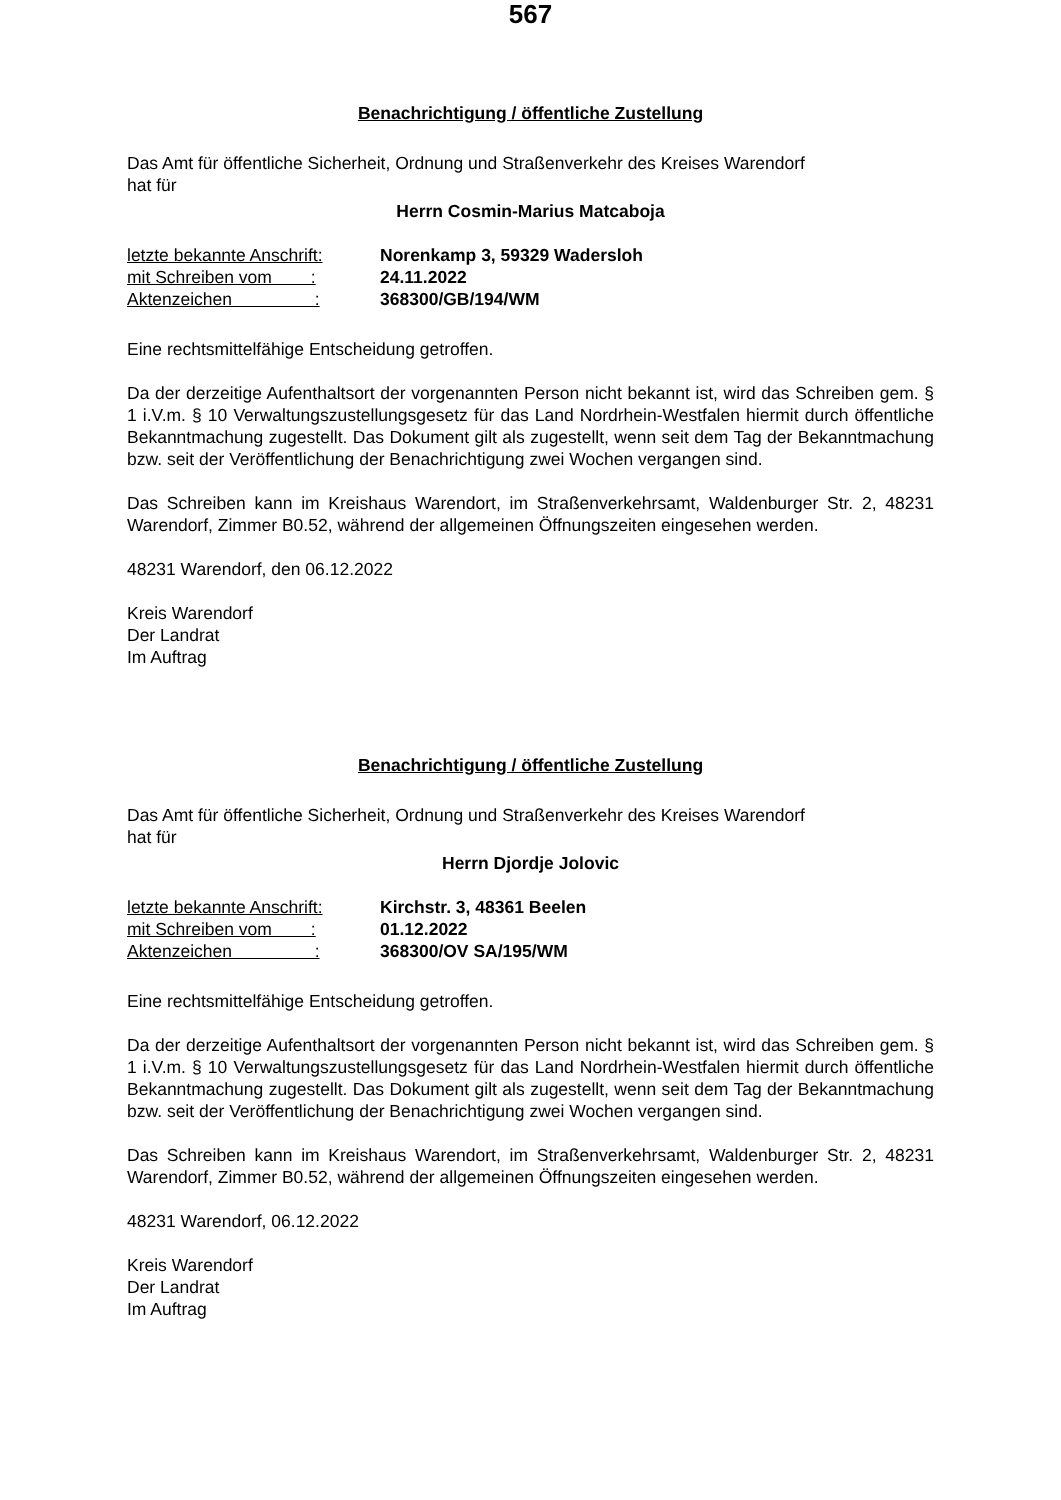567
Benachrichtigung / öffentliche Zustellung
Das Amt für öffentliche Sicherheit, Ordnung und Straßenverkehr des Kreises Warendorf
hat für
Herrn Cosmin-Marius Matcaboja
letzte bekannte Anschrift: Norenkamp 3, 59329 Wadersloh
mit Schreiben vom : 24.11.2022
Aktenzeichen : 368300/GB/194/WM
Eine rechtsmittelfähige Entscheidung getroffen.
Da der derzeitige Aufenthaltsort der vorgenannten Person nicht bekannt ist, wird das Schreiben gem. § 1 i.V.m. § 10 Verwaltungszustellungsgesetz für das Land Nordrhein-Westfalen hiermit durch öffentliche Bekanntmachung zugestellt. Das Dokument gilt als zugestellt, wenn seit dem Tag der Bekanntmachung bzw. seit der Veröffentlichung der Benachrichtigung zwei Wochen vergangen sind.
Das Schreiben kann im Kreishaus Warendort, im Straßenverkehrsamt, Waldenburger Str. 2, 48231 Warendorf, Zimmer B0.52, während der allgemeinen Öffnungszeiten eingesehen werden.
48231 Warendorf, den 06.12.2022
Kreis Warendorf
Der Landrat
Im Auftrag
Benachrichtigung / öffentliche Zustellung
Das Amt für öffentliche Sicherheit, Ordnung und Straßenverkehr des Kreises Warendorf
hat für
Herrn Djordje Jolovic
letzte bekannte Anschrift: Kirchstr. 3, 48361 Beelen
mit Schreiben vom : 01.12.2022
Aktenzeichen : 368300/OV SA/195/WM
Eine rechtsmittelfähige Entscheidung getroffen.
Da der derzeitige Aufenthaltsort der vorgenannten Person nicht bekannt ist, wird das Schreiben gem. § 1 i.V.m. § 10 Verwaltungszustellungsgesetz für das Land Nordrhein-Westfalen hiermit durch öffentliche Bekanntmachung zugestellt. Das Dokument gilt als zugestellt, wenn seit dem Tag der Bekanntmachung bzw. seit der Veröffentlichung der Benachrichtigung zwei Wochen vergangen sind.
Das Schreiben kann im Kreishaus Warendort, im Straßenverkehrsamt, Waldenburger Str. 2, 48231 Warendorf, Zimmer B0.52, während der allgemeinen Öffnungszeiten eingesehen werden.
48231 Warendorf, 06.12.2022
Kreis Warendorf
Der Landrat
Im Auftrag